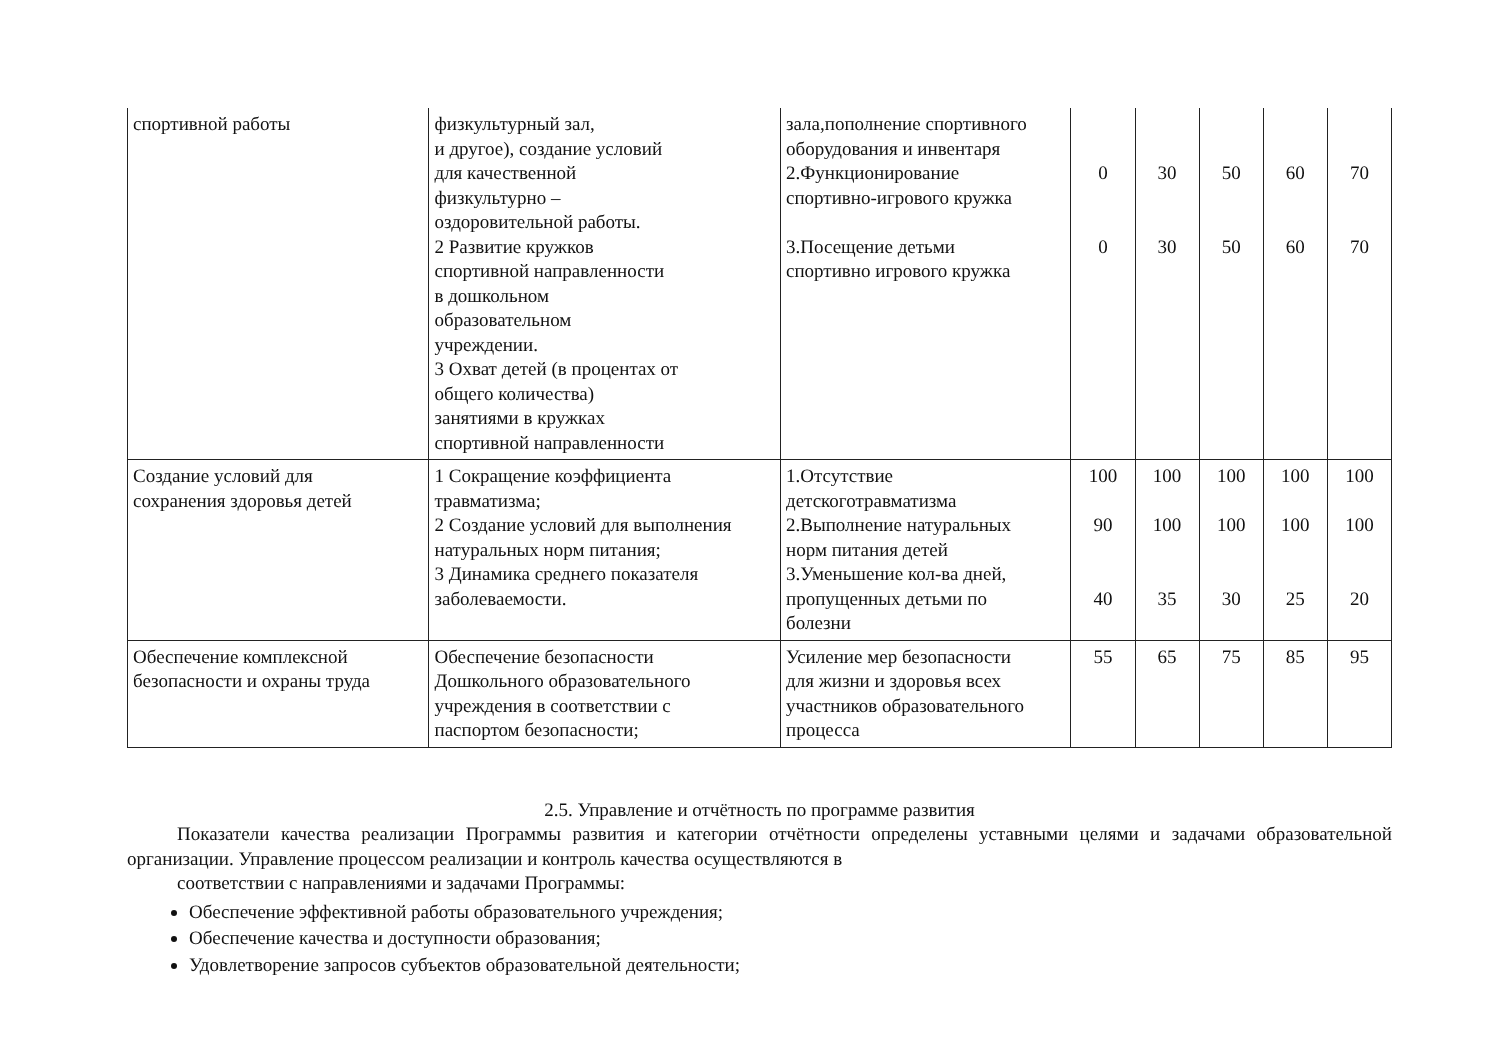| спортивной работы | физкультурный зал, и другое), создание условий для качественной физкультурно – оздоровительной работы. 2 Развитие кружков спортивной направленности в дошкольном образовательном учреждении. 3 Охват детей (в процентах от общего количества) занятиями в кружках спортивной направленности | зала,пополнение спортивного оборудования и инвентаря 2.Функционирование спортивно-игрового кружка 3.Посещение детьми спортивно игрового кружка | 0 0 | 30 30 | 50 50 | 60 60 | 70 70 |
| Создание условий для сохранения здоровья детей | 1 Сокращение коэффициента травматизма; 2 Создание условий для выполнения натуральных норм питания; 3 Динамика среднего показателя заболеваемости. | 1.Отсутствие детскоготравматизма 2.Выполнение натуральных норм питания детей 3.Уменьшение кол-ва дней, пропущенных детьми по болезни | 100 90 40 | 100 100 35 | 100 100 30 | 100 100 25 | 100 100 20 |
| Обеспечение комплексной безопасности и охраны труда | Обеспечение безопасности Дошкольного образовательного учреждения в соответствии с паспортом безопасности; | Усиление мер безопасности для жизни и здоровья всех участников образовательного процесса | 55 | 65 | 75 | 85 | 95 |
2.5. Управление и отчётность по программе развития
Показатели качества реализации Программы развития и категории отчётности определены уставными целями и задачами образовательной организации. Управление процессом реализации и контроль качества осуществляются в
соответствии с направлениями и задачами Программы:
Обеспечение эффективной работы образовательного учреждения;
Обеспечение качества и доступности образования;
Удовлетворение запросов субъектов образовательной деятельности;